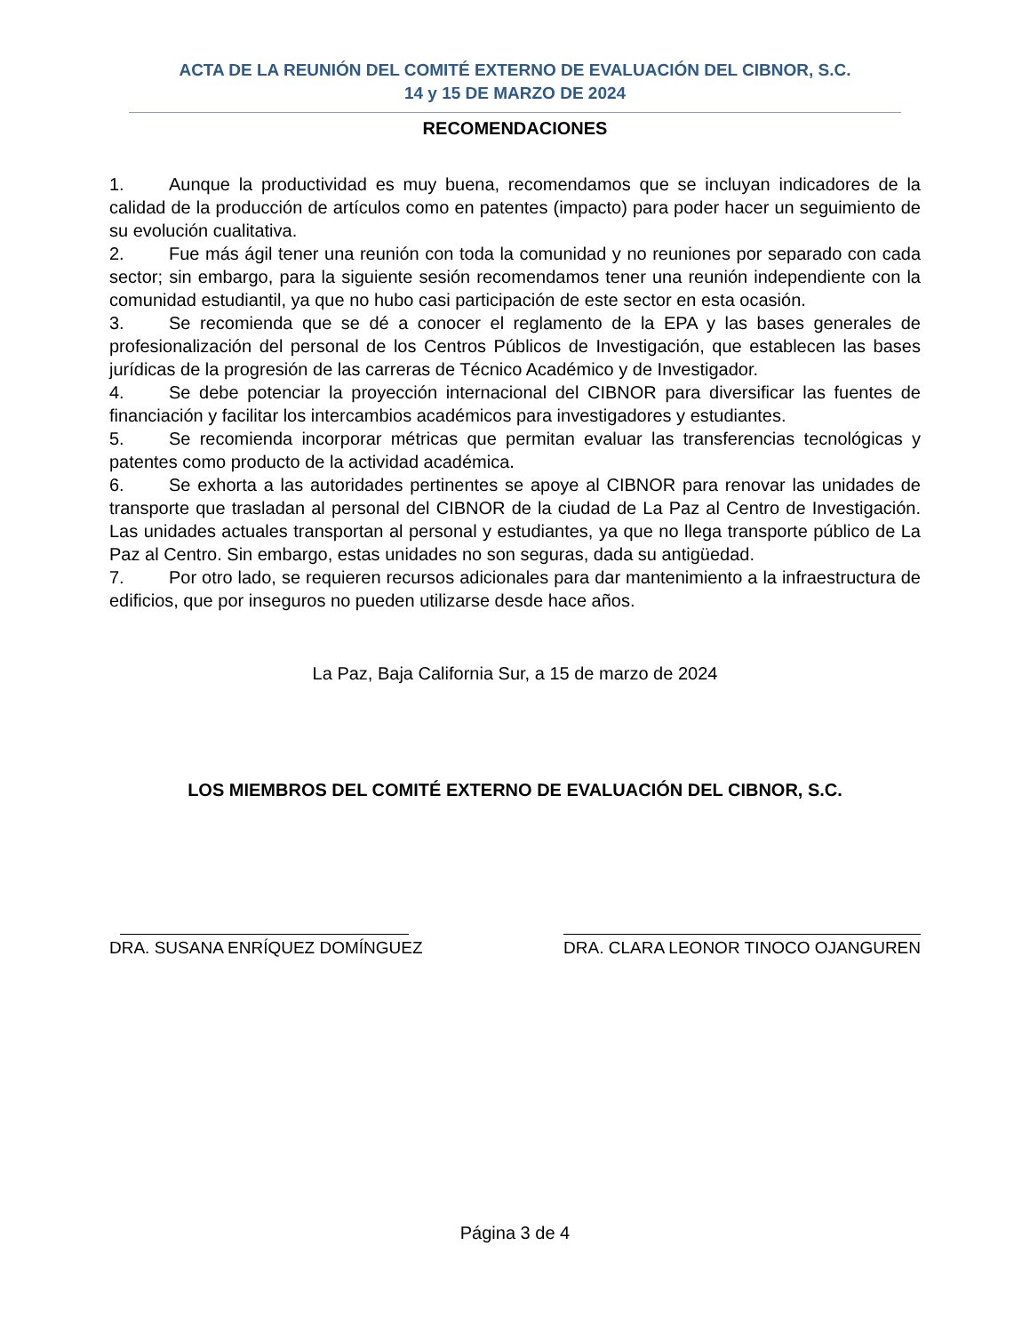ACTA DE LA REUNIÓN DEL COMITÉ EXTERNO DE EVALUACIÓN DEL CIBNOR, S.C.
14 y 15 DE MARZO DE 2024
RECOMENDACIONES
1. Aunque la productividad es muy buena, recomendamos que se incluyan indicadores de la calidad de la producción de artículos como en patentes (impacto) para poder hacer un seguimiento de su evolución cualitativa.
2. Fue más ágil tener una reunión con toda la comunidad y no reuniones por separado con cada sector; sin embargo, para la siguiente sesión recomendamos tener una reunión independiente con la comunidad estudiantil, ya que no hubo casi participación de este sector en esta ocasión.
3. Se recomienda que se dé a conocer el reglamento de la EPA y las bases generales de profesionalización del personal de los Centros Públicos de Investigación, que establecen las bases jurídicas de la progresión de las carreras de Técnico Académico y de Investigador.
4. Se debe potenciar la proyección internacional del CIBNOR para diversificar las fuentes de financiación y facilitar los intercambios académicos para investigadores y estudiantes.
5. Se recomienda incorporar métricas que permitan evaluar las transferencias tecnológicas y patentes como producto de la actividad académica.
6. Se exhorta a las autoridades pertinentes se apoye al CIBNOR para renovar las unidades de transporte que trasladan al personal del CIBNOR de la ciudad de La Paz al Centro de Investigación. Las unidades actuales transportan al personal y estudiantes, ya que no llega transporte público de La Paz al Centro. Sin embargo, estas unidades no son seguras, dada su antigüedad.
7. Por otro lado, se requieren recursos adicionales para dar mantenimiento a la infraestructura de edificios, que por inseguros no pueden utilizarse desde hace años.
La Paz, Baja California Sur, a 15 de marzo de 2024
LOS MIEMBROS DEL COMITÉ EXTERNO DE EVALUACIÓN DEL CIBNOR, S.C.
DRA. SUSANA ENRÍQUEZ DOMÍNGUEZ DRA. CLARA LEONOR TINOCO OJANGUREN
Página 3 de 4